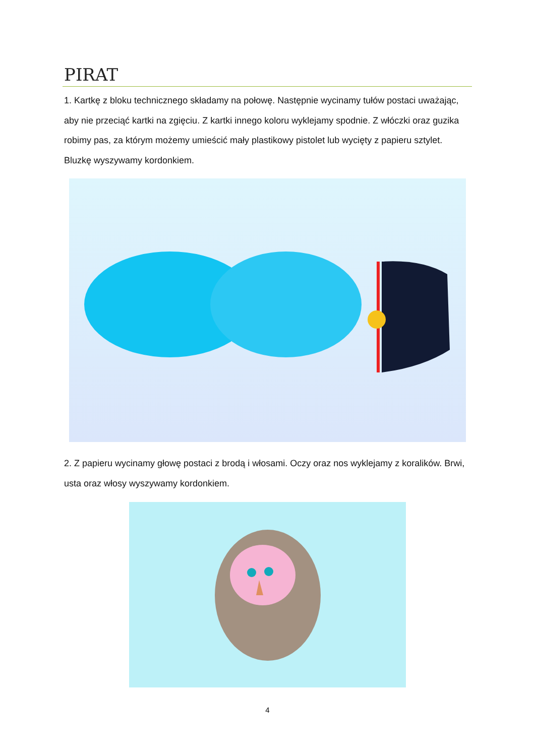PIRAT
1. Kartkę z bloku technicznego składamy na połowę. Następnie wycinamy tułów postaci uważając, aby nie przeciąć kartki na zgięciu. Z kartki innego koloru wyklejamy spodnie. Z włóczki oraz guzika robimy pas, za którym możemy umieścić mały plastikowy pistolet lub wycięty z papieru sztylet. Bluzkę wyszywamy kordonkiem.
2. Z papieru wycinamy głowę postaci z brodą i włosami. Oczy oraz nos wyklejamy z koralików. Brwi, usta oraz włosy wyszywamy kordonkiem.
4